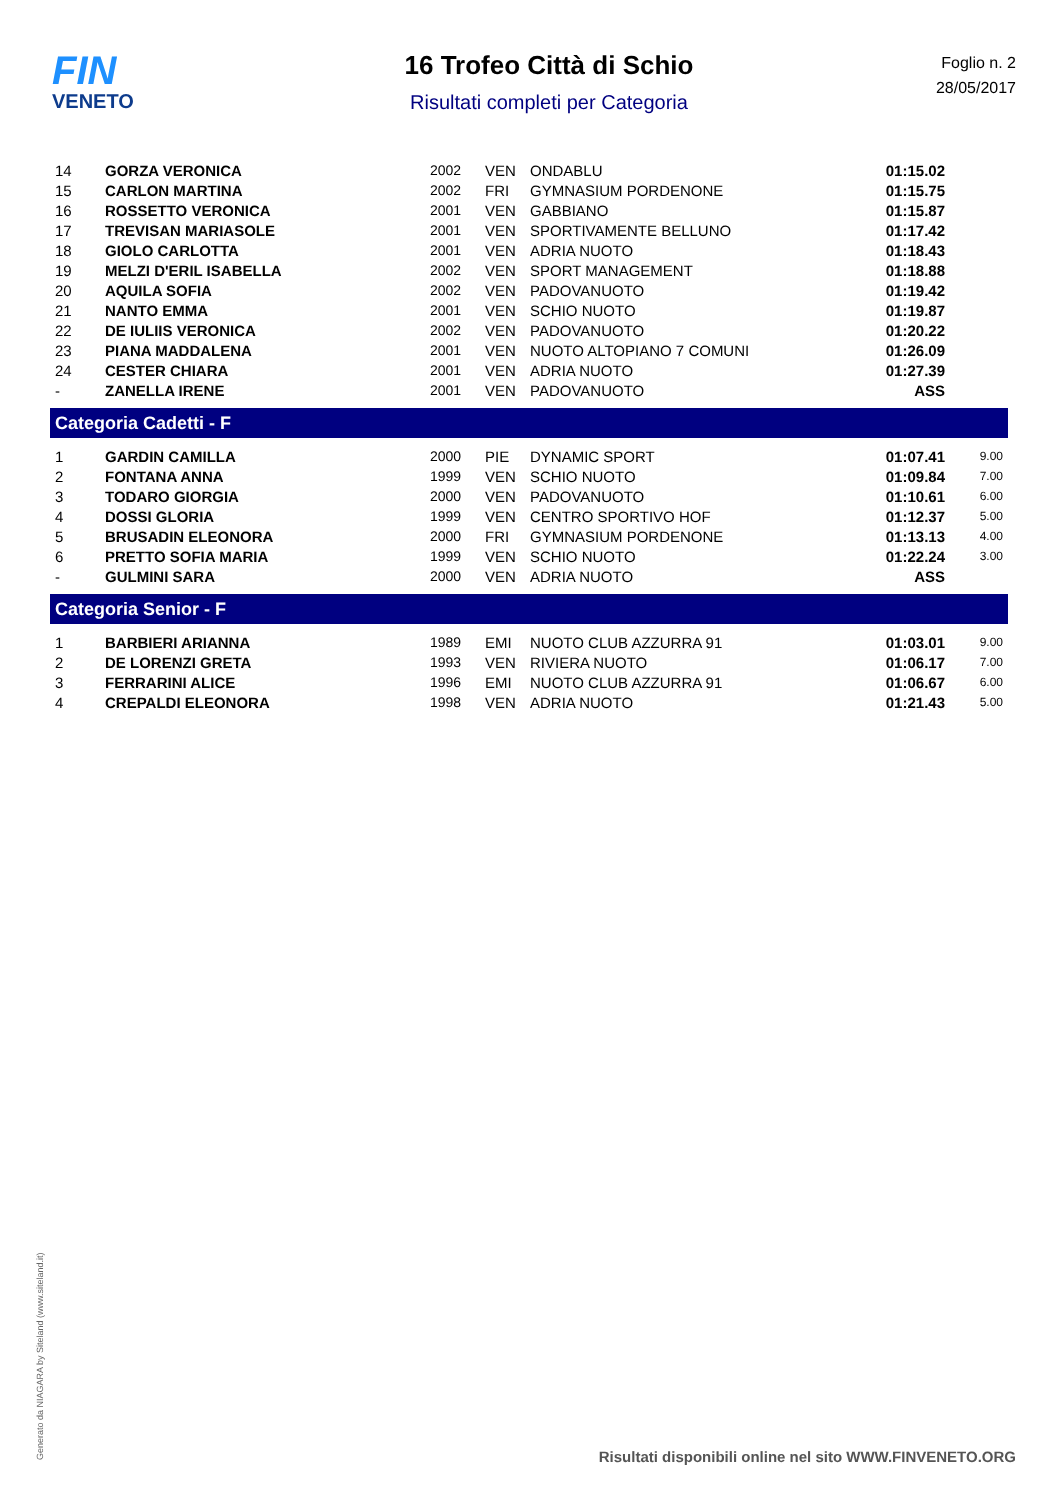FIN
VENETO
16 Trofeo Città di Schio
Risultati completi per Categoria
Foglio n. 2
28/05/2017
| 14 | GORZA VERONICA | 2002 | VEN | ONDABLU | 01:15.02 | |
| 15 | CARLON MARTINA | 2002 | FRI | GYMNASIUM PORDENONE | 01:15.75 | |
| 16 | ROSSETTO VERONICA | 2001 | VEN | GABBIANO | 01:15.87 | |
| 17 | TREVISAN MARIASOLE | 2001 | VEN | SPORTIVAMENTE BELLUNO | 01:17.42 | |
| 18 | GIOLO CARLOTTA | 2001 | VEN | ADRIA NUOTO | 01:18.43 | |
| 19 | MELZI D'ERIL ISABELLA | 2002 | VEN | SPORT MANAGEMENT | 01:18.88 | |
| 20 | AQUILA SOFIA | 2002 | VEN | PADOVANUOTO | 01:19.42 | |
| 21 | NANTO EMMA | 2001 | VEN | SCHIO NUOTO | 01:19.87 | |
| 22 | DE IULIIS VERONICA | 2002 | VEN | PADOVANUOTO | 01:20.22 | |
| 23 | PIANA MADDALENA | 2001 | VEN | NUOTO ALTOPIANO 7 COMUNI | 01:26.09 | |
| 24 | CESTER CHIARA | 2001 | VEN | ADRIA NUOTO | 01:27.39 | |
| - | ZANELLA IRENE | 2001 | VEN | PADOVANUOTO | ASS | |
| Categoria Cadetti - F | | | | | | |
| 1 | GARDIN CAMILLA | 2000 | PIE | DYNAMIC SPORT | 01:07.41 | 9.00 |
| 2 | FONTANA ANNA | 1999 | VEN | SCHIO NUOTO | 01:09.84 | 7.00 |
| 3 | TODARO GIORGIA | 2000 | VEN | PADOVANUOTO | 01:10.61 | 6.00 |
| 4 | DOSSI GLORIA | 1999 | VEN | CENTRO SPORTIVO HOF | 01:12.37 | 5.00 |
| 5 | BRUSADIN ELEONORA | 2000 | FRI | GYMNASIUM PORDENONE | 01:13.13 | 4.00 |
| 6 | PRETTO SOFIA MARIA | 1999 | VEN | SCHIO NUOTO | 01:22.24 | 3.00 |
| - | GULMINI SARA | 2000 | VEN | ADRIA NUOTO | ASS | |
| Categoria Senior - F | | | | | | |
| 1 | BARBIERI ARIANNA | 1989 | EMI | NUOTO CLUB AZZURRA 91 | 01:03.01 | 9.00 |
| 2 | DE LORENZI GRETA | 1993 | VEN | RIVIERA NUOTO | 01:06.17 | 7.00 |
| 3 | FERRARINI ALICE | 1996 | EMI | NUOTO CLUB AZZURRA 91 | 01:06.67 | 6.00 |
| 4 | CREPALDI ELEONORA | 1998 | VEN | ADRIA NUOTO | 01:21.43 | 5.00 |
Generato da NIAGARA by Siteland (www.siteland.it)
Risultati disponibili online nel sito WWW.FINVENETO.ORG